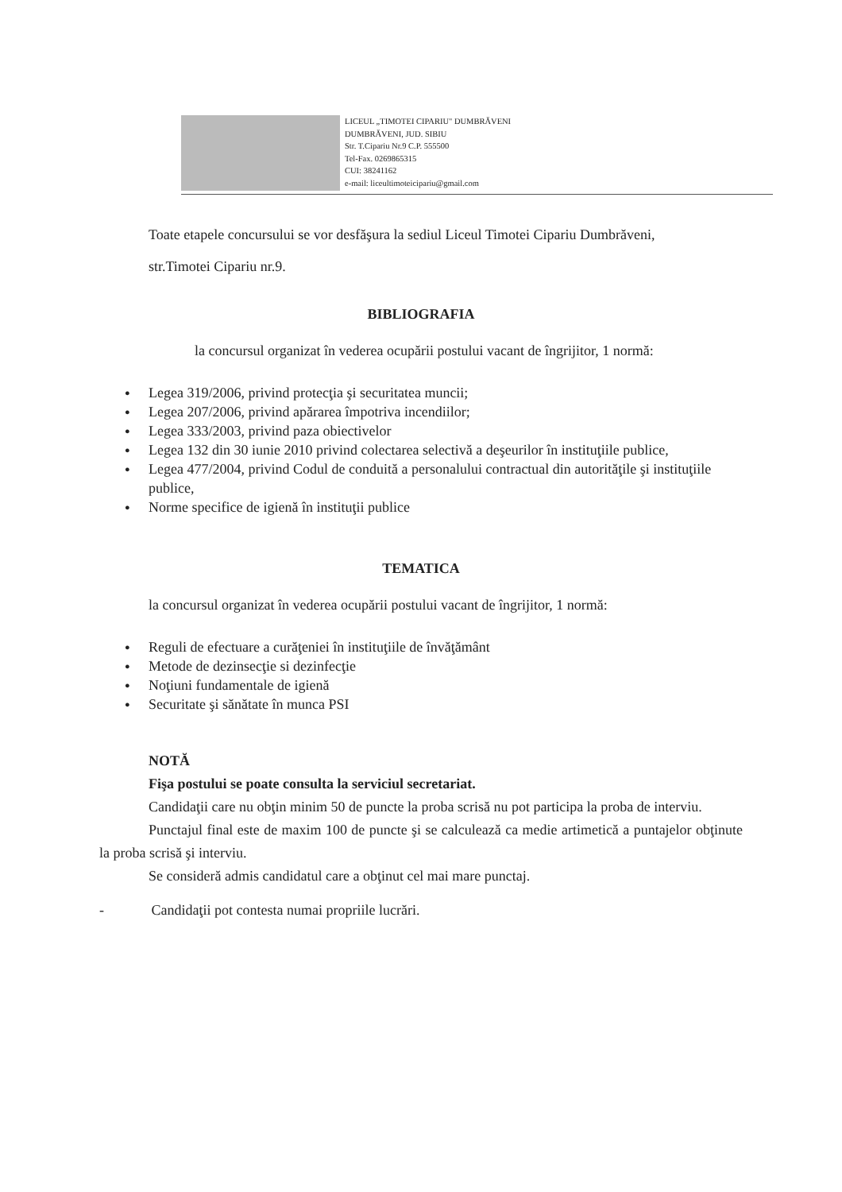LICEUL „TIMOTEI CIPARIU" DUMBRĂVENI
DUMBRĂVENI, JUD. SIBIU
Str. T.Cipariu Nr.9 C.P. 555500
Tel-Fax. 0269865315
CUI: 38241162
e-mail: liceultimoteicipariu@gmail.com
Toate etapele concursului se vor desfăşura la sediul Liceul Timotei Cipariu Dumbrăveni,
str.Timotei Cipariu nr.9.
BIBLIOGRAFIA
la concursul organizat în vederea ocupării postului vacant de îngrijitor, 1 normă:
● Legea 319/2006, privind protecţia şi securitatea muncii;
● Legea 207/2006, privind apărarea împotriva incendiilor;
● Legea 333/2003, privind paza obiectivelor
● Legea 132 din 30 iunie 2010 privind colectarea selectivă a deşeurilor în instituţiile publice,
● Legea 477/2004, privind Codul de conduită a personalului contractual din autorităţile şi instituţiile publice,
● Norme specifice de igienă în instituţii publice
TEMATICA
la concursul organizat în vederea ocupării postului vacant de îngrijitor, 1 normă:
● Reguli de efectuare a curăţeniei în instituţiile de învăţământ
● Metode de dezinsecţie si dezinfecţie
● Noţiuni fundamentale de igienă
● Securitate şi sănătate în munca PSI
NOTĂ
Fişa postului se poate consulta la serviciul secretariat.
Candidaţii care nu obţin minim 50 de puncte la proba scrisă nu pot participa la proba de interviu.
Punctajul final este de maxim 100 de puncte şi se calculează ca medie artimetică a puntajelor obţinute la proba scrisă şi interviu.
Se consideră admis candidatul care a obţinut cel mai mare punctaj.
- Candidaţii pot contesta numai propriile lucrări.